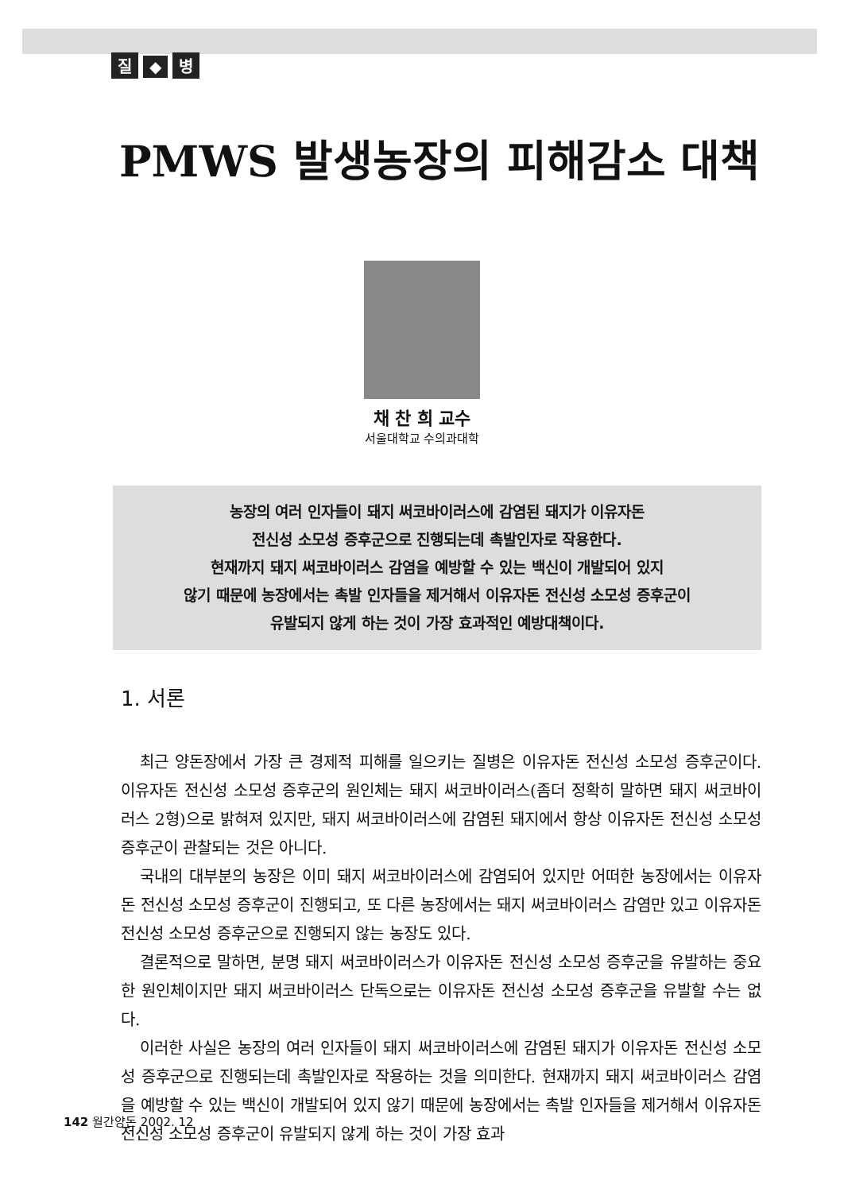질 ◆ 병
PMWS 발생농장의 피해감소 대책
채 찬 희 교수
서울대학교 수의과대학
농장의 여러 인자들이 돼지 써코바이러스에 감염된 돼지가 이유자돈
전신성 소모성 증후군으로 진행되는데 촉발인자로 작용한다.
현재까지 돼지 써코바이러스 감염을 예방할 수 있는 백신이 개발되어 있지
않기 때문에 농장에서는 촉발 인자들을 제거해서 이유자돈 전신성 소모성 증후군이
유발되지 않게 하는 것이 가장 효과적인 예방대책이다.
1. 서론
최근 양돈장에서 가장 큰 경제적 피해를 일으키는 질병은 이유자돈 전신성 소모성 증후군이다. 이유자돈 전신성 소모성 증후군의 원인체는 돼지 써코바이러스(좀더 정확히 말하면 돼지 써코바이러스 2형)으로 밝혀져 있지만, 돼지 써코바이러스에 감염된 돼지에서 항상 이유자돈 전신성 소모성 증후군이 관찰되는 것은 아니다.
국내의 대부분의 농장은 이미 돼지 써코바이러스에 감염되어 있지만 어떠한 농장에서는 이유자돈 전신성 소모성 증후군이 진행되고, 또 다른 농장에서는 돼지 써코바이러스 감염만 있고 이유자돈 전신성 소모성 증후군으로 진행되지 않는 농장도 있다.
결론적으로 말하면, 분명 돼지 써코바이러스가 이유자돈 전신성 소모성 증후군을 유발하는 중요한 원인체이지만 돼지 써코바이러스 단독으로는 이유자돈 전신성 소모성 증후군을 유발할 수는 없다.
이러한 사실은 농장의 여러 인자들이 돼지 써코바이러스에 감염된 돼지가 이유자돈 전신성 소모성 증후군으로 진행되는데 촉발인자로 작용하는 것을 의미한다. 현재까지 돼지 써코바이러스 감염을 예방할 수 있는 백신이 개발되어 있지 않기 때문에 농장에서는 촉발 인자들을 제거해서 이유자돈 전신성 소모성 증후군이 유발되지 않게 하는 것이 가장 효과
142 월간양돈 2002. 12